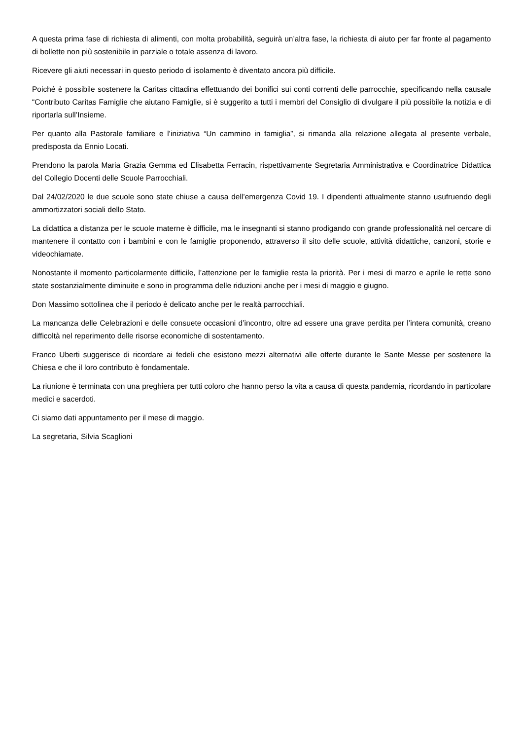A questa prima fase di richiesta di alimenti, con molta probabilità, seguirà un’altra fase, la richiesta di aiuto per far fronte al pagamento di bollette non più sostenibile in parziale o totale assenza di lavoro.
Ricevere gli aiuti necessari in questo periodo di isolamento è diventato ancora più difficile.
Poiché è possibile sostenere la Caritas cittadina effettuando dei bonifici sui conti correnti delle parrocchie, specificando nella causale “Contributo Caritas Famiglie che aiutano Famiglie, si è suggerito a tutti i membri del Consiglio di divulgare il più possibile la notizia e di riportarla sull’Insieme.
Per quanto alla Pastorale familiare e l’iniziativa “Un cammino in famiglia”, si rimanda alla relazione allegata al presente verbale, predisposta da Ennio Locati.
Prendono la parola Maria Grazia Gemma ed Elisabetta Ferracin, rispettivamente Segretaria Amministrativa e Coordinatrice Didattica del Collegio Docenti delle Scuole Parrocchiali.
Dal 24/02/2020 le due scuole sono state chiuse a causa dell’emergenza Covid 19. I dipendenti attualmente stanno usufruendo degli ammortizzatori sociali dello Stato.
La didattica a distanza per le scuole materne è difficile, ma le insegnanti si stanno prodigando con grande professionalità nel cercare di mantenere il contatto con i bambini e con le famiglie proponendo, attraverso il sito delle scuole, attività didattiche, canzoni, storie e videochiamate.
Nonostante il momento particolarmente difficile, l’attenzione per le famiglie resta la priorità. Per i mesi di marzo e aprile le rette sono state sostanzialmente diminuite e sono in programma delle riduzioni anche per i mesi di maggio e giugno.
Don Massimo sottolinea che il periodo è delicato anche per le realtà parrocchiali.
La mancanza delle Celebrazioni e delle consuete occasioni d’incontro, oltre ad essere una grave perdita per l’intera comunità, creano difficoltà nel reperimento delle risorse economiche di sostentamento.
Franco Uberti suggerisce di ricordare ai fedeli che esistono mezzi alternativi alle offerte durante le Sante Messe per sostenere la Chiesa e che il loro contributo è fondamentale.
La riunione è terminata con una preghiera per tutti coloro che hanno perso la vita a causa di questa pandemia, ricordando in particolare medici e sacerdoti.
Ci siamo dati appuntamento per il mese di maggio.
La segretaria, Silvia Scaglioni